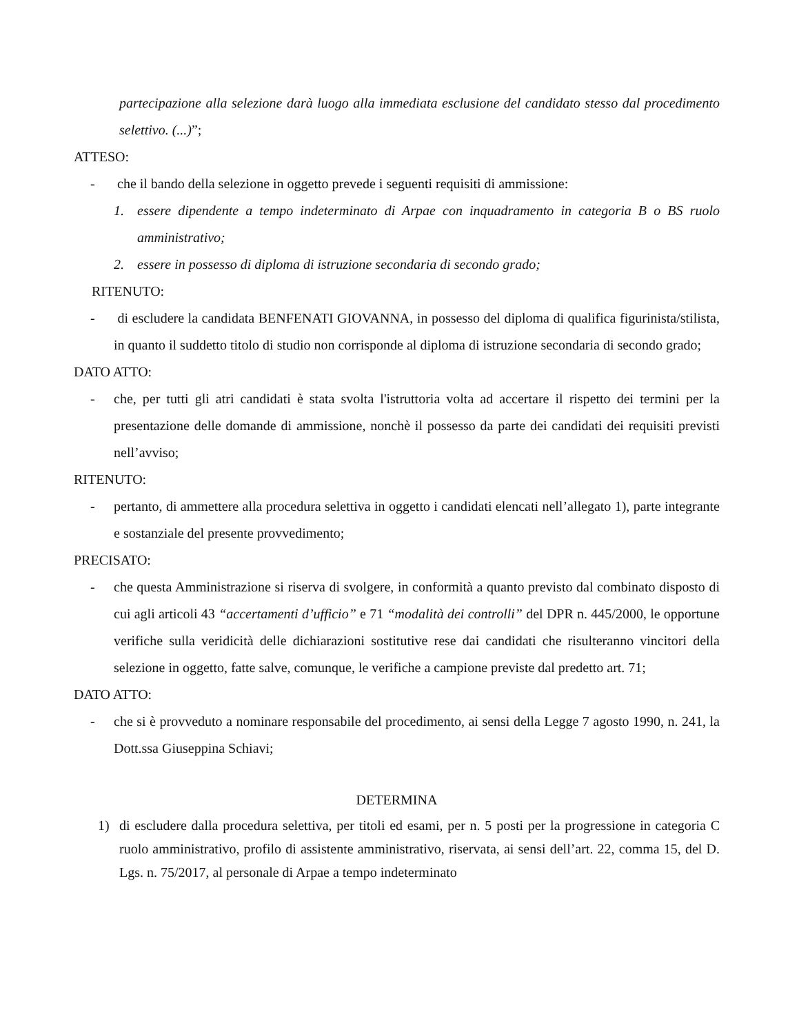partecipazione alla selezione darà luogo alla immediata esclusione del candidato stesso dal procedimento selettivo. (...)”;
ATTESO:
- che il bando della selezione in oggetto prevede i seguenti requisiti di ammissione:
1. essere dipendente a tempo indeterminato di Arpae con inquadramento in categoria B o BS ruolo amministrativo;
2. essere in possesso di diploma di istruzione secondaria di secondo grado;
RITENUTO:
- di escludere la candidata BENFENATI GIOVANNA, in possesso del diploma di qualifica figurinista/stilista, in quanto il suddetto titolo di studio non corrisponde al diploma di istruzione secondaria di secondo grado;
DATO ATTO:
- che, per tutti gli atri candidati è stata svolta l'istruttoria volta ad accertare il rispetto dei termini per la presentazione delle domande di ammissione, nonchè il possesso da parte dei candidati dei requisiti previsti nell’avviso;
RITENUTO:
- pertanto, di ammettere alla procedura selettiva in oggetto i candidati elencati nell’allegato 1), parte integrante e sostanziale del presente provvedimento;
PRECISATO:
- che questa Amministrazione si riserva di svolgere, in conformità a quanto previsto dal combinato disposto di cui agli articoli 43 “accertamenti d’ufficio” e 71 “modalità dei controlli” del DPR n. 445/2000, le opportune verifiche sulla veridicità delle dichiarazioni sostitutive rese dai candidati che risulteranno vincitori della selezione in oggetto, fatte salve, comunque, le verifiche a campione previste dal predetto art. 71;
DATO ATTO:
- che si è provveduto a nominare responsabile del procedimento, ai sensi della Legge 7 agosto 1990, n. 241, la Dott.ssa Giuseppina Schiavi;
DETERMINA
1) di escludere dalla procedura selettiva, per titoli ed esami, per n. 5 posti per la progressione in categoria C ruolo amministrativo, profilo di assistente amministrativo, riservata, ai sensi dell’art. 22, comma 15, del D. Lgs. n. 75/2017, al personale di Arpae a tempo indeterminato